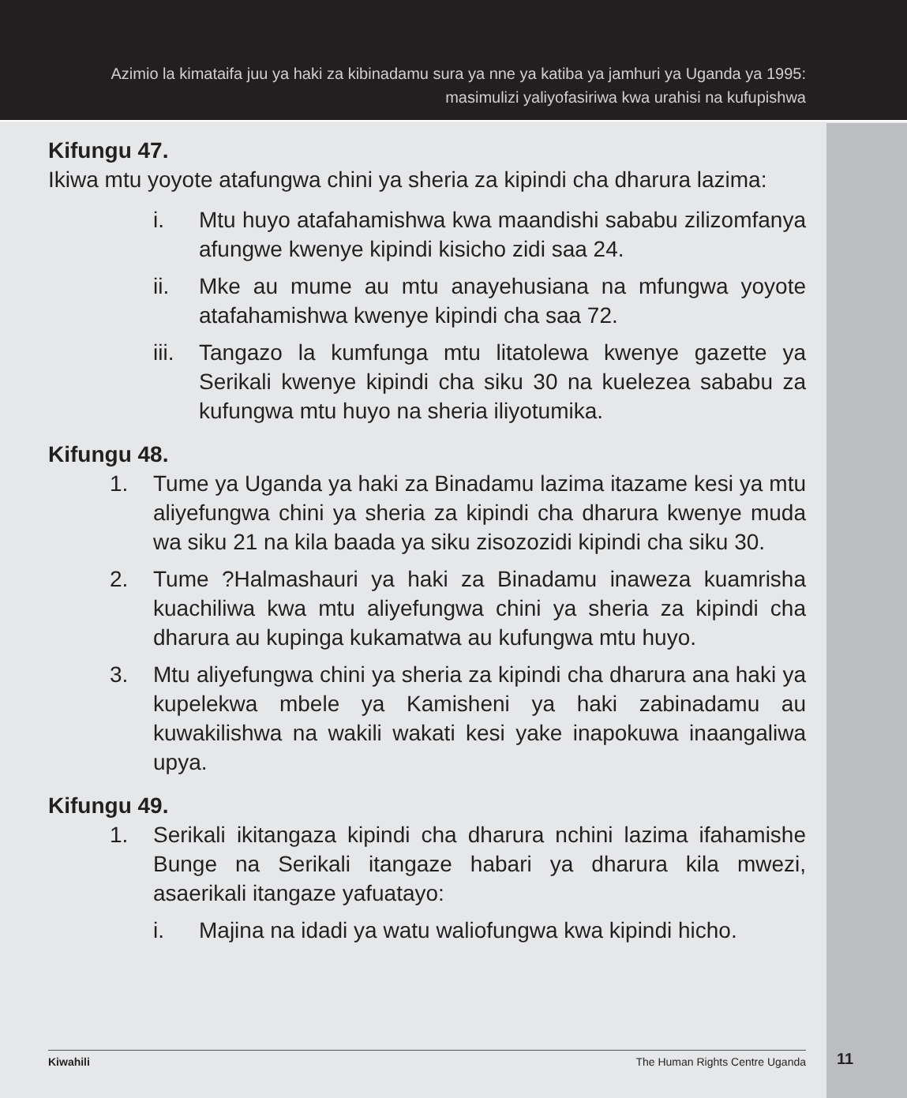Azimio la kimataifa juu ya haki za kibinadamu sura ya nne ya katiba ya jamhuri ya Uganda ya 1995:
masimulizi yaliyofasiriwa kwa urahisi na kufupishwa
Kifungu 47.
Ikiwa mtu yoyote atafungwa chini ya sheria za kipindi cha dharura lazima:
i. Mtu huyo atafahamishwa kwa maandishi sababu zilizomfanya afungwe kwenye kipindi kisicho zidi saa 24.
ii. Mke au mume au mtu anayehusiana na mfungwa yoyote atafahamishwa kwenye kipindi cha saa 72.
iii. Tangazo la kumfunga mtu litatolewa kwenye gazette ya Serikali kwenye kipindi cha siku 30 na kuelezea sababu za kufungwa mtu huyo na sheria iliyotumika.
Kifungu 48.
1. Tume ya Uganda ya haki za Binadamu lazima itazame kesi ya mtu aliyefungwa chini ya sheria za kipindi cha dharura kwenye muda wa siku 21 na kila baada ya siku zisozozidi kipindi cha siku 30.
2. Tume ?Halmashauri ya haki za Binadamu inaweza kuamrisha kuachiliwa kwa mtu aliyefungwa chini ya sheria za kipindi cha dharura au kupinga kukamatwa au kufungwa mtu huyo.
3. Mtu aliyefungwa chini ya sheria za kipindi cha dharura ana haki ya kupelekwa mbele ya Kamisheni ya haki zabinadamu au kuwakilishwa na wakili wakati kesi yake inapokuwa inaangaliwa upya.
Kifungu 49.
1. Serikali ikitangaza kipindi cha dharura nchini lazima ifahamishe Bunge na Serikali itangaze habari ya dharura kila mwezi, asaerikali itangaze yafuatayo:
i. Majina na idadi ya watu waliofungwa kwa kipindi hicho.
Kiwahili The Human Rights Centre Uganda 11